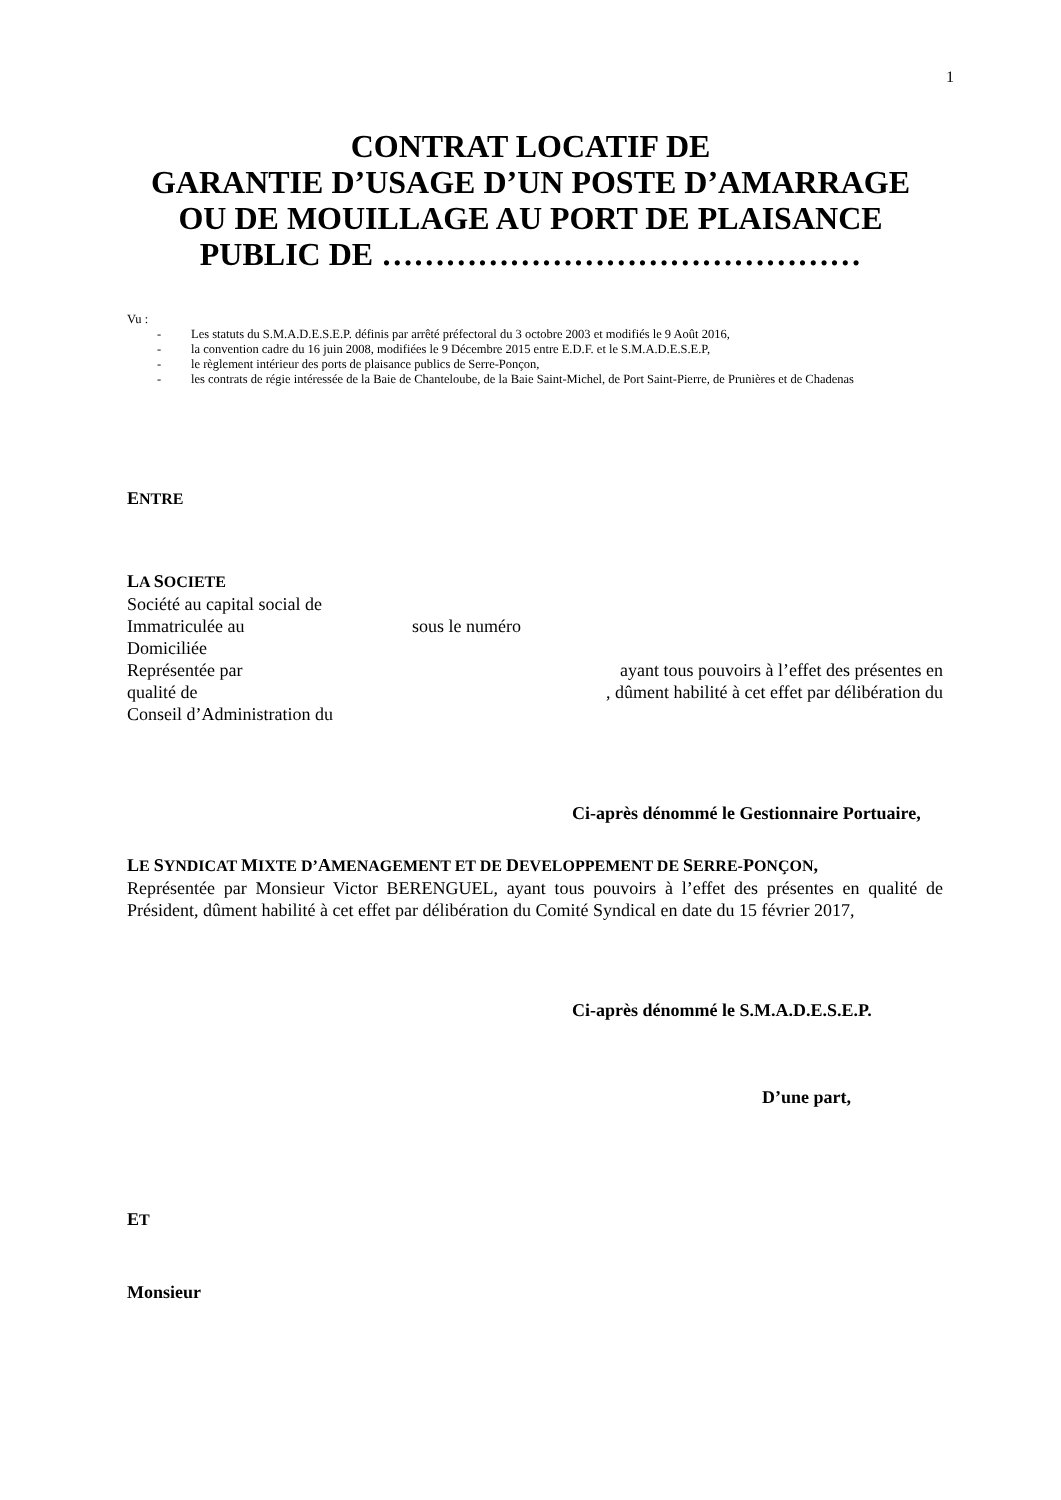1
CONTRAT LOCATIF DE
GARANTIE D’USAGE D’UN POSTE D’AMARRAGE
OU DE MOUILLAGE AU PORT DE PLAISANCE
PUBLIC DE ………………………………………
Vu :
- Les statuts du S.M.A.D.E.S.E.P. définis par arrêté préfectoral du 3 octobre 2003 et modifiés le 9 Août 2016,
- la convention cadre du 16 juin 2008, modifiées le 9 Décembre 2015 entre E.D.F. et le S.M.A.D.E.S.E.P,
- le règlement intérieur des ports de plaisance publics de Serre-Ponçon,
- les contrats de régie intéressée de la Baie de Chanteloube, de la Baie Saint-Michel, de Port Saint-Pierre, de Prunières et de Chadenas
ENTRE
LA SOCIETE
Société au capital social de
Immatriculée au sous le numéro
Domiciliée
Représentée par ayant tous pouvoirs à l’effet des présentes en
qualité de, dûment habilité à cet effet par délibération du
Conseil d’Administration du
Ci-après dénommé le Gestionnaire Portuaire,
LE SYNDICAT MIXTE D’AMENAGEMENT ET DE DEVELOPPEMENT DE SERRE-PONÇON,
Représentée par Monsieur Victor BERENGUEL, ayant tous pouvoirs à l’effet des présentes en qualité de Président, dûment habilité à cet effet par délibération du Comité Syndical en date du 15 février 2017,
Ci-après dénommé le S.M.A.D.E.S.E.P.
D’une part,
ET
Monsieur